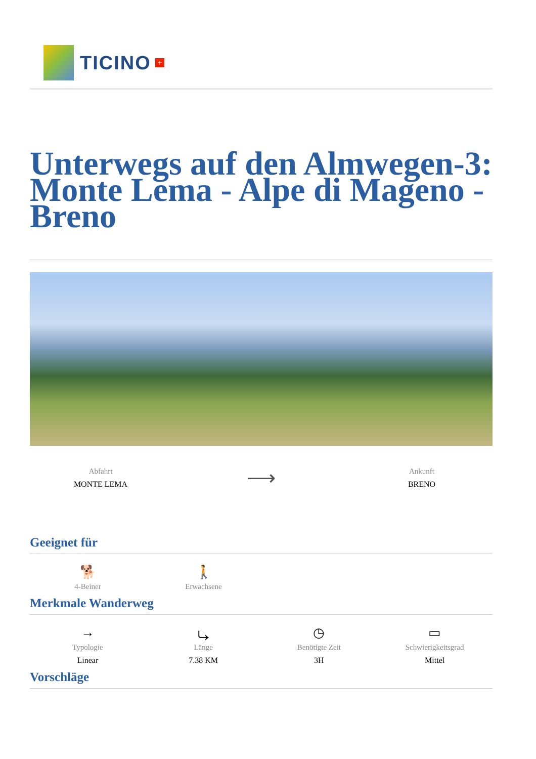TICINO +
Unterwegs auf den Almwegen-3: Monte Lema - Alpe di Mageno - Breno
Abfahrt
MONTE LEMA
⟶
Ankunft
BRENO
Geeignet für
🐕
4-Beiner
🚶
Erwachsene
Merkmale Wanderweg
→
Typologie
Linear
⤷
Länge
7.38 KM
◷
Benötigte Zeit
3H
▭
Schwierigkeitsgrad
Mittel
Vorschläge